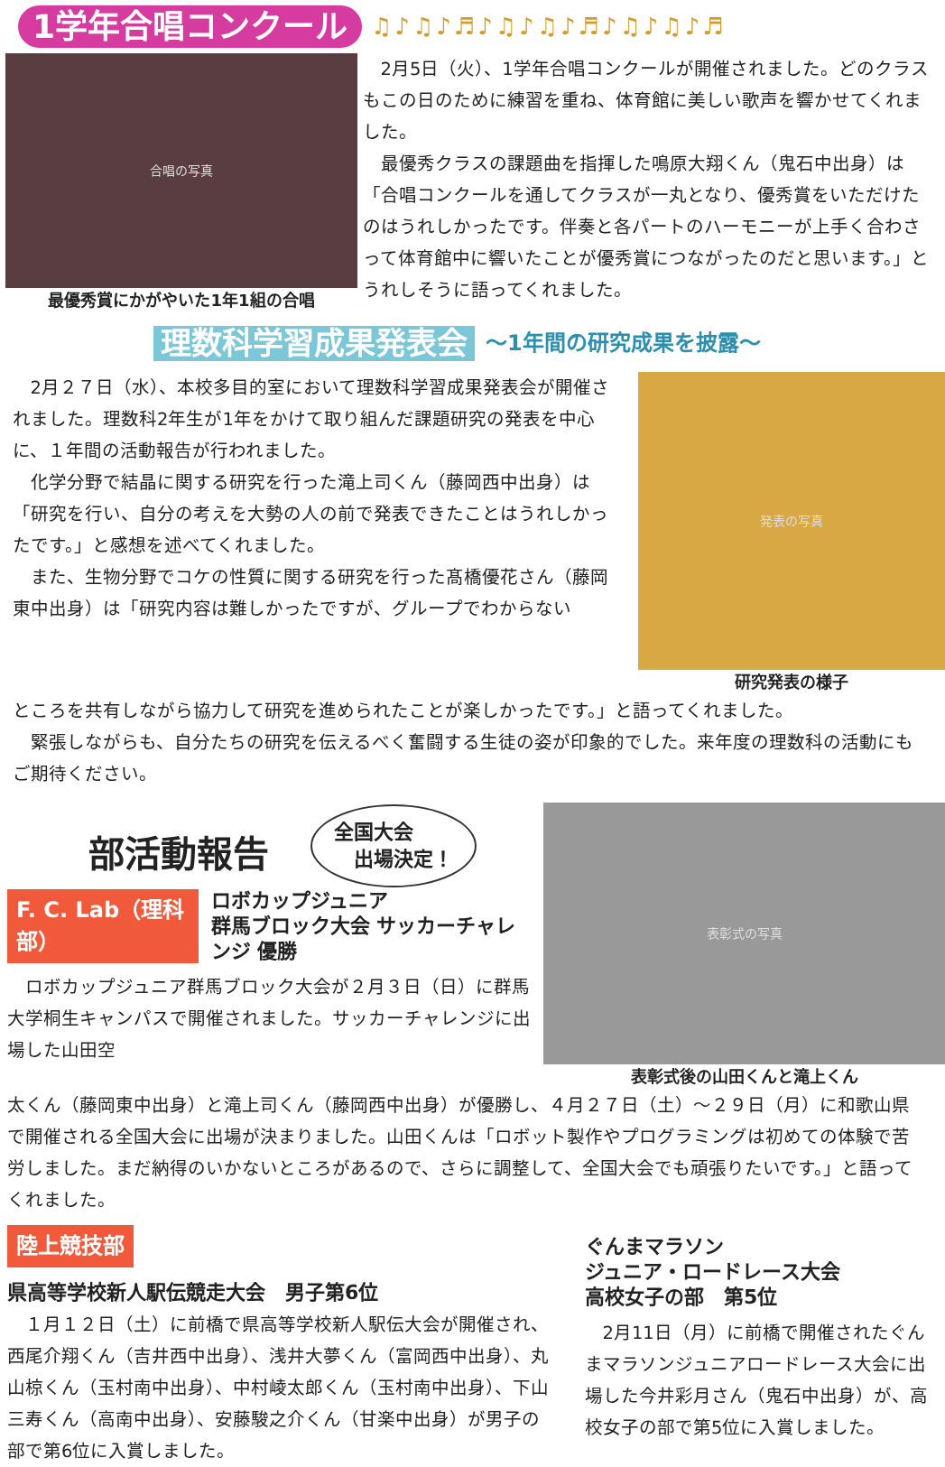1学年合唱コンクール ♫♪♫♪♬♪♫♪♫♪♬♪♫♪♫♪♬
合唱の写真
最優秀賞にかがやいた1年1組の合唱
2月5日（火）、1学年合唱コンクールが開催されました。どのクラスもこの日のために練習を重ね、体育館に美しい歌声を響かせてくれました。
最優秀クラスの課題曲を指揮した鳴原大翔くん（鬼石中出身）は「合唱コンクールを通してクラスが一丸となり、優秀賞をいただけたのはうれしかったです。伴奏と各パートのハーモニーが上手く合わさって体育館中に響いたことが優秀賞につながったのだと思います。」とうれしそうに語ってくれました。
理数科学習成果発表会 ～1年間の研究成果を披露～
2月２７日（水）、本校多目的室において理数科学習成果発表会が開催されました。理数科2年生が1年をかけて取り組んだ課題研究の発表を中心に、１年間の活動報告が行われました。
化学分野で結晶に関する研究を行った滝上司くん（藤岡西中出身）は「研究を行い、自分の考えを大勢の人の前で発表できたことはうれしかったです。」と感想を述べてくれました。
また、生物分野でコケの性質に関する研究を行った髙橋優花さん（藤岡東中出身）は「研究内容は難しかったですが、グループでわからない
発表の写真
研究発表の様子
ところを共有しながら協力して研究を進められたことが楽しかったです。」と語ってくれました。
緊張しながらも、自分たちの研究を伝えるべく奮闘する生徒の姿が印象的でした。来年度の理数科の活動にもご期待ください。
部活動報告
全国大会
　出場決定！
F. C. Lab（理科部）
ロボカップジュニア
群馬ブロック大会 サッカーチャレンジ 優勝
ロボカップジュニア群馬ブロック大会が２月３日（日）に群馬大学桐生キャンパスで開催されました。サッカーチャレンジに出場した山田空
表彰式の写真
表彰式後の山田くんと滝上くん
太くん（藤岡東中出身）と滝上司くん（藤岡西中出身）が優勝し、４月２７日（土）～２９日（月）に和歌山県で開催される全国大会に出場が決まりました。山田くんは「ロボット製作やプログラミングは初めての体験で苦労しました。まだ納得のいかないところがあるので、さらに調整して、全国大会でも頑張りたいです。」と語ってくれました。
陸上競技部
県高等学校新人駅伝競走大会　男子第6位
１月１２日（土）に前橋で県高等学校新人駅伝大会が開催され、西尾介翔くん（吉井西中出身）、浅井大夢くん（富岡西中出身）、丸山椋くん（玉村南中出身）、中村崚太郎くん（玉村南中出身）、下山三寿くん（高南中出身）、安藤駿之介くん（甘楽中出身）が男子の部で第6位に入賞しました。
ぐんまマラソン
ジュニア・ロードレース大会
高校女子の部　第5位
2月11日（月）に前橋で開催されたぐんまマラソンジュニアロードレース大会に出場した今井彩月さん（鬼石中出身）が、高校女子の部で第5位に入賞しました。